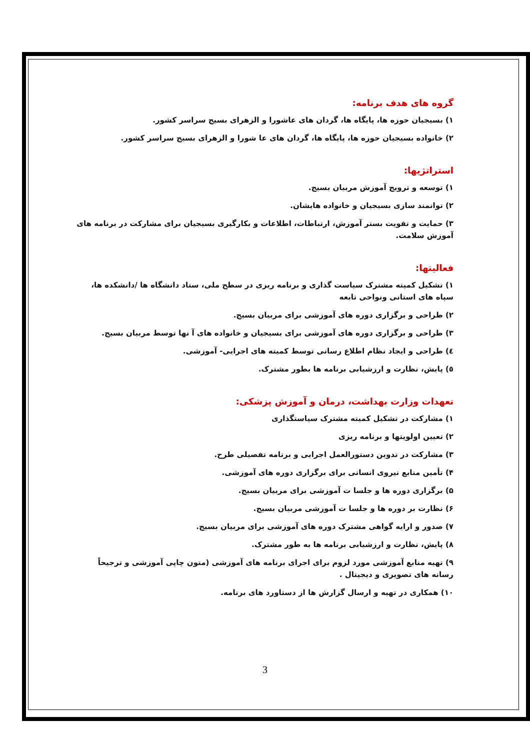گروه های هدف برنامه:
۱) بسیجیان حوزه ها، پایگاه ها، گردان های عاشورا و الزهرای بسیج سراسر کشور.
۲) خانواده بسیجیان حوزه ها، پایگاه ها، گردان های عا شورا و الزهرای بسیج سراسر کشور.
استراتژیها:
۱) توسعه و ترویج آموزش مربیان بسیج.
۲) توانمند سازی بسیجیان و خانواده هایشان.
۳) حمایت و تقویت بستر آموزش، ارتباطات، اطلاعات و بکارگیری بسیجیان برای مشارکت در برنامه های آموزش سلامت.
فعالیتها:
۱) تشکیل کمیته مشترک سیاست گذاری و برنامه ریزی در سطح ملی، ستاد دانشگاه ها /دانشکده ها، سپاه های استانی ونواحی تابعه
۲) طراحی و برگزاری دوره های آموزشی برای مربیان بسیج.
۳) طراحی و برگزاری دوره های آموزشی برای بسیجیان و خانواده های آ نها توسط مربیان بسیج.
٤) طراحی و ایجاد نظام اطلاع رسانی توسط کمیته های اجرایی- آموزشی.
٥) پایش، نظارت و ارزشیابی برنامه ها بطور مشترک.
تعهدات وزارت بهداشت، درمان و آموزش پزشکی:
۱) مشارکت در تشکیل کمیته مشترک سیاستگذاری
۲) تعیین اولویتها و برنامه ریزی
۳) مشارکت در تدوین دستورالعمل اجرایی و برنامه تفصیلی طرح.
۴) تأمین منابع نیروی انسانی برای برگزاری دوره های آموزشی.
۵) برگزاری دوره ها و جلسا ت آموزشی برای مربیان بسیج.
۶) نظارت بر دوره ها و جلسا ت آموزشی مربیان بسیج.
۷) صدور و ارایه گواهی مشترک دوره های آموزشی برای مربیان بسیج.
۸) پایش، نظارت و ارزشیابی برنامه ها به طور مشترک.
۹) تهیه منابع آموزشی مورد لزوم برای اجرای برنامه های آموزشی (متون چاپی آموزشی و ترجیحاً رسانه های تصویری و دیجیتال .
۱۰) همکاری در تهیه و ارسال گزارش ها از دستاورد های برنامه.
3